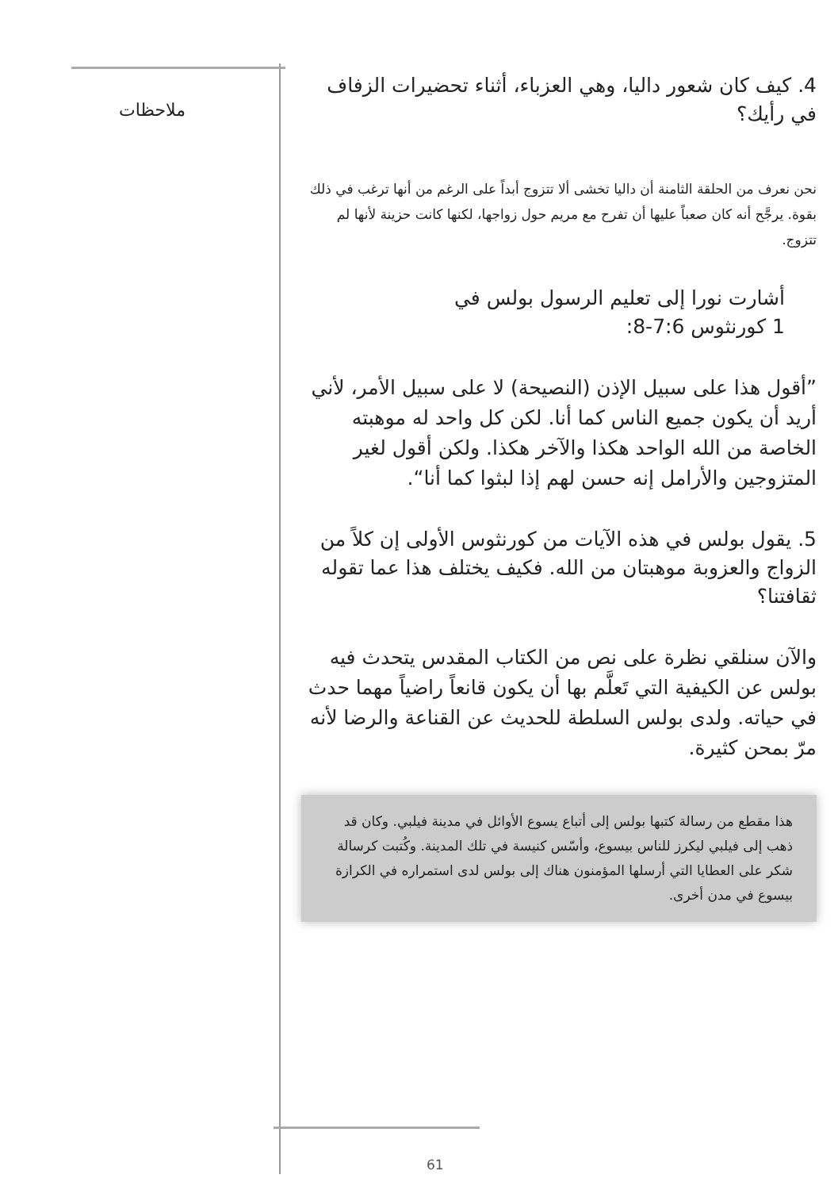ملاحظات
4. كيف كان شعور داليا، وهي العزباء، أثناء تحضيرات الزفاف في رأيك؟
نحن نعرف من الحلقة الثامنة أن داليا تخشى ألا تتزوج أبداً على الرغم من أنها ترغب في ذلك بقوة. يرجَّح أنه كان صعباً عليها أن تفرح مع مريم حول زواجها، لكنها كانت حزينة لأنها لم تتزوج.
أشارت نورا إلى تعليم الرسول بولس في 1 كورنثوس 7:6-8:
”أقول هذا على سبيل الإذن (النصيحة) لا على سبيل الأمر، لأني أريد أن يكون جميع الناس كما أنا. لكن كل واحد له موهبته الخاصة من الله الواحد هكذا والآخر هكذا. ولكن أقول لغير المتزوجين والأرامل إنه حسن لهم إذا لبثوا كما أنا“.
5. يقول بولس في هذه الآيات من كورنثوس الأولى إن كلاً من الزواج والعزوبة موهبتان من الله. فكيف يختلف هذا عما تقوله ثقافتنا؟
والآن سنلقي نظرة على نص من الكتاب المقدس يتحدث فيه بولس عن الكيفية التي تَعلَّم بها أن يكون قانعاً راضياً مهما حدث في حياته. ولدى بولس السلطة للحديث عن القناعة والرضا لأنه مرّ بمحن كثيرة.
هذا مقطع من رسالة كتبها بولس إلى أتباع يسوع الأوائل في مدينة فيلبي. وكان قد ذهب إلى فيلبي ليكرز للناس بيسوع، وأسّس كنيسة في تلك المدينة. وكُتبت كرسالة شكر على العطايا التي أرسلها المؤمنون هناك إلى بولس لدى استمراره في الكرازة بيسوع في مدن أخرى.
61